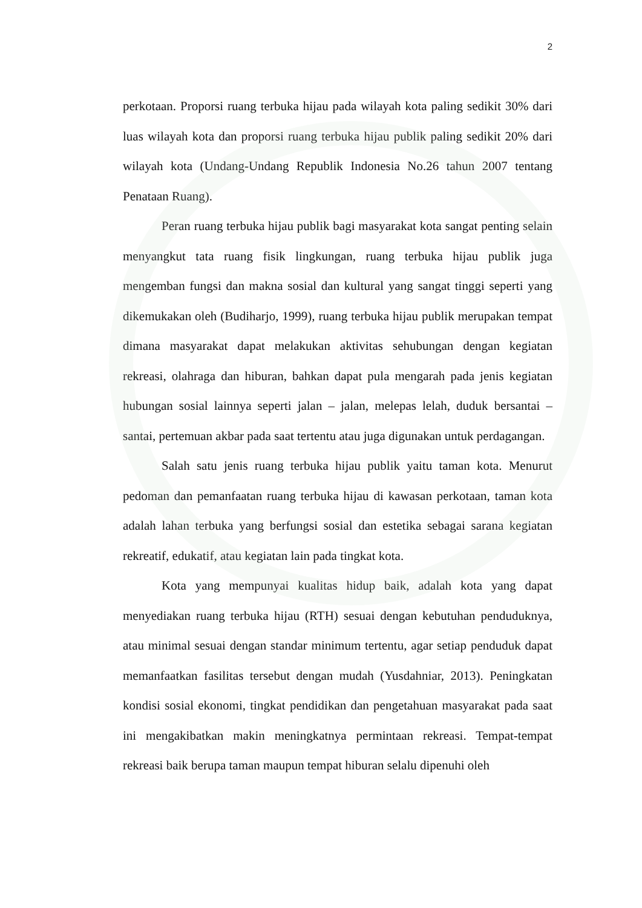2
perkotaan. Proporsi ruang terbuka hijau pada wilayah kota paling sedikit 30% dari luas wilayah kota dan proporsi ruang terbuka hijau publik paling sedikit 20% dari wilayah kota (Undang-Undang Republik Indonesia No.26 tahun 2007 tentang Penataan Ruang).
Peran ruang terbuka hijau publik bagi masyarakat kota sangat penting selain menyangkut tata ruang fisik lingkungan, ruang terbuka hijau publik juga mengemban fungsi dan makna sosial dan kultural yang sangat tinggi seperti yang dikemukakan oleh (Budiharjo, 1999), ruang terbuka hijau publik merupakan tempat dimana masyarakat dapat melakukan aktivitas sehubungan dengan kegiatan rekreasi, olahraga dan hiburan, bahkan dapat pula mengarah pada jenis kegiatan hubungan sosial lainnya seperti jalan – jalan, melepas lelah, duduk bersantai – santai, pertemuan akbar pada saat tertentu atau juga digunakan untuk perdagangan.
Salah satu jenis ruang terbuka hijau publik yaitu taman kota. Menurut pedoman dan pemanfaatan ruang terbuka hijau di kawasan perkotaan, taman kota adalah lahan terbuka yang berfungsi sosial dan estetika sebagai sarana kegiatan rekreatif, edukatif, atau kegiatan lain pada tingkat kota.
Kota yang mempunyai kualitas hidup baik, adalah kota yang dapat menyediakan ruang terbuka hijau (RTH) sesuai dengan kebutuhan penduduknya, atau minimal sesuai dengan standar minimum tertentu, agar setiap penduduk dapat memanfaatkan fasilitas tersebut dengan mudah (Yusdahniar, 2013). Peningkatan kondisi sosial ekonomi, tingkat pendidikan dan pengetahuan masyarakat pada saat ini mengakibatkan makin meningkatnya permintaan rekreasi. Tempat-tempat rekreasi baik berupa taman maupun tempat hiburan selalu dipenuhi oleh